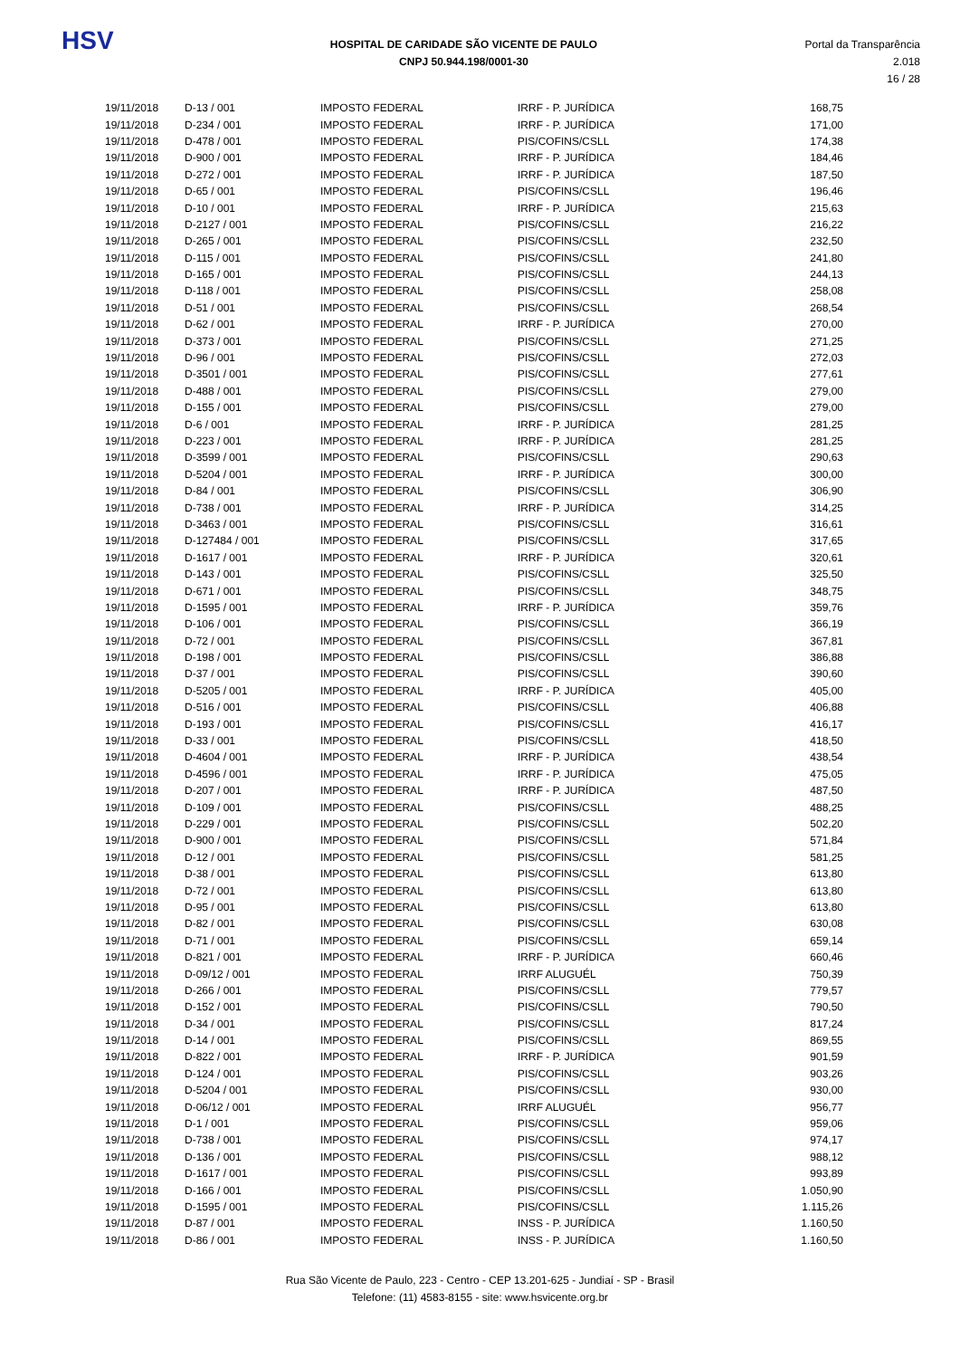HSV
HOSPITAL DE CARIDADE SÃO VICENTE DE PAULO
CNPJ 50.944.198/0001-30
Portal da Transparência 2.018
16 / 28
| 19/11/2018 | D-13 / 001 | IMPOSTO FEDERAL | IRRF - P. JURÍDICA | 168,75 |
| 19/11/2018 | D-234 / 001 | IMPOSTO FEDERAL | IRRF - P. JURÍDICA | 171,00 |
| 19/11/2018 | D-478 / 001 | IMPOSTO FEDERAL | PIS/COFINS/CSLL | 174,38 |
| 19/11/2018 | D-900 / 001 | IMPOSTO FEDERAL | IRRF - P. JURÍDICA | 184,46 |
| 19/11/2018 | D-272 / 001 | IMPOSTO FEDERAL | IRRF - P. JURÍDICA | 187,50 |
| 19/11/2018 | D-65 / 001 | IMPOSTO FEDERAL | PIS/COFINS/CSLL | 196,46 |
| 19/11/2018 | D-10 / 001 | IMPOSTO FEDERAL | IRRF - P. JURÍDICA | 215,63 |
| 19/11/2018 | D-2127 / 001 | IMPOSTO FEDERAL | PIS/COFINS/CSLL | 216,22 |
| 19/11/2018 | D-265 / 001 | IMPOSTO FEDERAL | PIS/COFINS/CSLL | 232,50 |
| 19/11/2018 | D-115 / 001 | IMPOSTO FEDERAL | PIS/COFINS/CSLL | 241,80 |
| 19/11/2018 | D-165 / 001 | IMPOSTO FEDERAL | PIS/COFINS/CSLL | 244,13 |
| 19/11/2018 | D-118 / 001 | IMPOSTO FEDERAL | PIS/COFINS/CSLL | 258,08 |
| 19/11/2018 | D-51 / 001 | IMPOSTO FEDERAL | PIS/COFINS/CSLL | 268,54 |
| 19/11/2018 | D-62 / 001 | IMPOSTO FEDERAL | IRRF - P. JURÍDICA | 270,00 |
| 19/11/2018 | D-373 / 001 | IMPOSTO FEDERAL | PIS/COFINS/CSLL | 271,25 |
| 19/11/2018 | D-96 / 001 | IMPOSTO FEDERAL | PIS/COFINS/CSLL | 272,03 |
| 19/11/2018 | D-3501 / 001 | IMPOSTO FEDERAL | PIS/COFINS/CSLL | 277,61 |
| 19/11/2018 | D-488 / 001 | IMPOSTO FEDERAL | PIS/COFINS/CSLL | 279,00 |
| 19/11/2018 | D-155 / 001 | IMPOSTO FEDERAL | PIS/COFINS/CSLL | 279,00 |
| 19/11/2018 | D-6 / 001 | IMPOSTO FEDERAL | IRRF - P. JURÍDICA | 281,25 |
| 19/11/2018 | D-223 / 001 | IMPOSTO FEDERAL | IRRF - P. JURÍDICA | 281,25 |
| 19/11/2018 | D-3599 / 001 | IMPOSTO FEDERAL | PIS/COFINS/CSLL | 290,63 |
| 19/11/2018 | D-5204 / 001 | IMPOSTO FEDERAL | IRRF - P. JURÍDICA | 300,00 |
| 19/11/2018 | D-84 / 001 | IMPOSTO FEDERAL | PIS/COFINS/CSLL | 306,90 |
| 19/11/2018 | D-738 / 001 | IMPOSTO FEDERAL | IRRF - P. JURÍDICA | 314,25 |
| 19/11/2018 | D-3463 / 001 | IMPOSTO FEDERAL | PIS/COFINS/CSLL | 316,61 |
| 19/11/2018 | D-127484 / 001 | IMPOSTO FEDERAL | PIS/COFINS/CSLL | 317,65 |
| 19/11/2018 | D-1617 / 001 | IMPOSTO FEDERAL | IRRF - P. JURÍDICA | 320,61 |
| 19/11/2018 | D-143 / 001 | IMPOSTO FEDERAL | PIS/COFINS/CSLL | 325,50 |
| 19/11/2018 | D-671 / 001 | IMPOSTO FEDERAL | PIS/COFINS/CSLL | 348,75 |
| 19/11/2018 | D-1595 / 001 | IMPOSTO FEDERAL | IRRF - P. JURÍDICA | 359,76 |
| 19/11/2018 | D-106 / 001 | IMPOSTO FEDERAL | PIS/COFINS/CSLL | 366,19 |
| 19/11/2018 | D-72 / 001 | IMPOSTO FEDERAL | PIS/COFINS/CSLL | 367,81 |
| 19/11/2018 | D-198 / 001 | IMPOSTO FEDERAL | PIS/COFINS/CSLL | 386,88 |
| 19/11/2018 | D-37 / 001 | IMPOSTO FEDERAL | PIS/COFINS/CSLL | 390,60 |
| 19/11/2018 | D-5205 / 001 | IMPOSTO FEDERAL | IRRF - P. JURÍDICA | 405,00 |
| 19/11/2018 | D-516 / 001 | IMPOSTO FEDERAL | PIS/COFINS/CSLL | 406,88 |
| 19/11/2018 | D-193 / 001 | IMPOSTO FEDERAL | PIS/COFINS/CSLL | 416,17 |
| 19/11/2018 | D-33 / 001 | IMPOSTO FEDERAL | PIS/COFINS/CSLL | 418,50 |
| 19/11/2018 | D-4604 / 001 | IMPOSTO FEDERAL | IRRF - P. JURÍDICA | 438,54 |
| 19/11/2018 | D-4596 / 001 | IMPOSTO FEDERAL | IRRF - P. JURÍDICA | 475,05 |
| 19/11/2018 | D-207 / 001 | IMPOSTO FEDERAL | IRRF - P. JURÍDICA | 487,50 |
| 19/11/2018 | D-109 / 001 | IMPOSTO FEDERAL | PIS/COFINS/CSLL | 488,25 |
| 19/11/2018 | D-229 / 001 | IMPOSTO FEDERAL | PIS/COFINS/CSLL | 502,20 |
| 19/11/2018 | D-900 / 001 | IMPOSTO FEDERAL | PIS/COFINS/CSLL | 571,84 |
| 19/11/2018 | D-12 / 001 | IMPOSTO FEDERAL | PIS/COFINS/CSLL | 581,25 |
| 19/11/2018 | D-38 / 001 | IMPOSTO FEDERAL | PIS/COFINS/CSLL | 613,80 |
| 19/11/2018 | D-72 / 001 | IMPOSTO FEDERAL | PIS/COFINS/CSLL | 613,80 |
| 19/11/2018 | D-95 / 001 | IMPOSTO FEDERAL | PIS/COFINS/CSLL | 613,80 |
| 19/11/2018 | D-82 / 001 | IMPOSTO FEDERAL | PIS/COFINS/CSLL | 630,08 |
| 19/11/2018 | D-71 / 001 | IMPOSTO FEDERAL | PIS/COFINS/CSLL | 659,14 |
| 19/11/2018 | D-821 / 001 | IMPOSTO FEDERAL | IRRF - P. JURÍDICA | 660,46 |
| 19/11/2018 | D-09/12 / 001 | IMPOSTO FEDERAL | IRRF ALUGUÉL | 750,39 |
| 19/11/2018 | D-266 / 001 | IMPOSTO FEDERAL | PIS/COFINS/CSLL | 779,57 |
| 19/11/2018 | D-152 / 001 | IMPOSTO FEDERAL | PIS/COFINS/CSLL | 790,50 |
| 19/11/2018 | D-34 / 001 | IMPOSTO FEDERAL | PIS/COFINS/CSLL | 817,24 |
| 19/11/2018 | D-14 / 001 | IMPOSTO FEDERAL | PIS/COFINS/CSLL | 869,55 |
| 19/11/2018 | D-822 / 001 | IMPOSTO FEDERAL | IRRF - P. JURÍDICA | 901,59 |
| 19/11/2018 | D-124 / 001 | IMPOSTO FEDERAL | PIS/COFINS/CSLL | 903,26 |
| 19/11/2018 | D-5204 / 001 | IMPOSTO FEDERAL | PIS/COFINS/CSLL | 930,00 |
| 19/11/2018 | D-06/12 / 001 | IMPOSTO FEDERAL | IRRF ALUGUÉL | 956,77 |
| 19/11/2018 | D-1 / 001 | IMPOSTO FEDERAL | PIS/COFINS/CSLL | 959,06 |
| 19/11/2018 | D-738 / 001 | IMPOSTO FEDERAL | PIS/COFINS/CSLL | 974,17 |
| 19/11/2018 | D-136 / 001 | IMPOSTO FEDERAL | PIS/COFINS/CSLL | 988,12 |
| 19/11/2018 | D-1617 / 001 | IMPOSTO FEDERAL | PIS/COFINS/CSLL | 993,89 |
| 19/11/2018 | D-166 / 001 | IMPOSTO FEDERAL | PIS/COFINS/CSLL | 1.050,90 |
| 19/11/2018 | D-1595 / 001 | IMPOSTO FEDERAL | PIS/COFINS/CSLL | 1.115,26 |
| 19/11/2018 | D-87 / 001 | IMPOSTO FEDERAL | INSS - P. JURÍDICA | 1.160,50 |
| 19/11/2018 | D-86 / 001 | IMPOSTO FEDERAL | INSS - P. JURÍDICA | 1.160,50 |
Rua São Vicente de Paulo, 223 - Centro - CEP 13.201-625 - Jundiaí - SP - Brasil
Telefone: (11) 4583-8155 - site: www.hsvicente.org.br